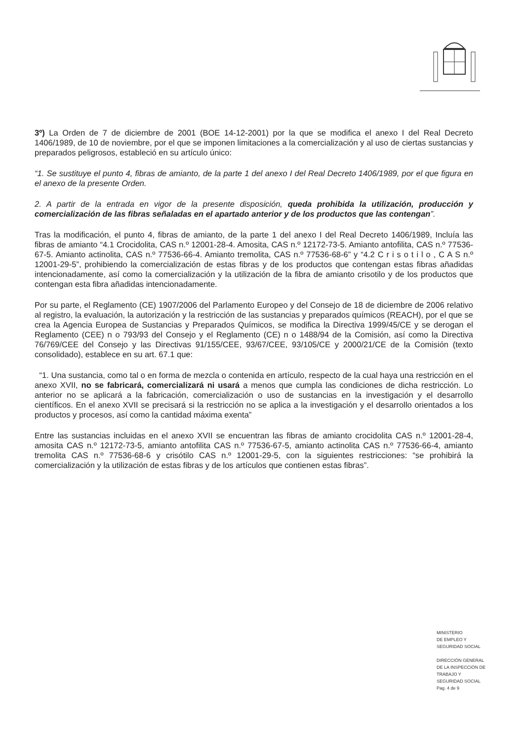3º) La Orden de 7 de diciembre de 2001 (BOE 14-12-2001) por la que se modifica el anexo I del Real Decreto 1406/1989, de 10 de noviembre, por el que se imponen limitaciones a la comercialización y al uso de ciertas sustancias y preparados peligrosos, estableció en su artículo único:
“1. Se sustituye el punto 4, fibras de amianto, de la parte 1 del anexo I del Real Decreto 1406/1989, por el que figura en el anexo de la presente Orden.
2. A partir de la entrada en vigor de la presente disposición, queda prohibida la utilización, producción y comercialización de las fibras señaladas en el apartado anterior y de los productos que las contengan”.
Tras la modificación, el punto 4, fibras de amianto, de la parte 1 del anexo I del Real Decreto 1406/1989, Incluía las fibras de amianto “4.1 Crocidolita, CAS n.º 12001-28-4. Amosita, CAS n.º 12172-73-5. Amianto antofilita, CAS n.º 77536-67-5. Amianto actinolita, CAS n.º 77536-66-4. Amianto tremolita, CAS n.º 77536-68-6” y “4.2 C r i s o t i l o , C A S n.º 12001-29-5”, prohibiendo la comercialización de estas fibras y de los productos que contengan estas fibras añadidas intencionadamente, así como la comercialización y la utilización de la fibra de amianto crisotilo y de los productos que contengan esta fibra añadidas intencionadamente.
Por su parte, el Reglamento (CE) 1907/2006 del Parlamento Europeo y del Consejo de 18 de diciembre de 2006 relativo al registro, la evaluación, la autorización y la restricción de las sustancias y preparados químicos (REACH), por el que se crea la Agencia Europea de Sustancias y Preparados Químicos, se modifica la Directiva 1999/45/CE y se derogan el Reglamento (CEE) n o 793/93 del Consejo y el Reglamento (CE) n o 1488/94 de la Comisión, así como la Directiva 76/769/CEE del Consejo y las Directivas 91/155/CEE, 93/67/CEE, 93/105/CE y 2000/21/CE de la Comisión (texto consolidado), establece en su art. 67.1 que:
“1. Una sustancia, como tal o en forma de mezcla o contenida en artículo, respecto de la cual haya una restricción en el anexo XVII, no se fabricará, comercializará ni usará a menos que cumpla las condiciones de dicha restricción. Lo anterior no se aplicará a la fabricación, comercialización o uso de sustancias en la investigación y el desarrollo científicos. En el anexo XVII se precisará si la restricción no se aplica a la investigación y el desarrollo orientados a los productos y procesos, así como la cantidad máxima exenta”
Entre las sustancias incluidas en el anexo XVII se encuentran las fibras de amianto crocidolita CAS n.º 12001-28-4, amosita CAS n.º 12172-73-5, amianto antofilita CAS n.º 77536-67-5, amianto actinolita CAS n.º 77536-66-4, amianto tremolita CAS n.º 77536-68-6 y crisótilo CAS n.º 12001-29-5, con la siguientes restricciones: “se prohibirá la comercialización y la utilización de estas fibras y de los artículos que contienen estas fibras”.
MINISTERIO
DE EMPLEO Y
SEGURIDAD SOCIAL
DIRECCIÓN GENERAL
DE LA INSPECCIÓN DE
TRABAJO Y
SEGURIDAD SOCIAL
Pag. 4 de 9